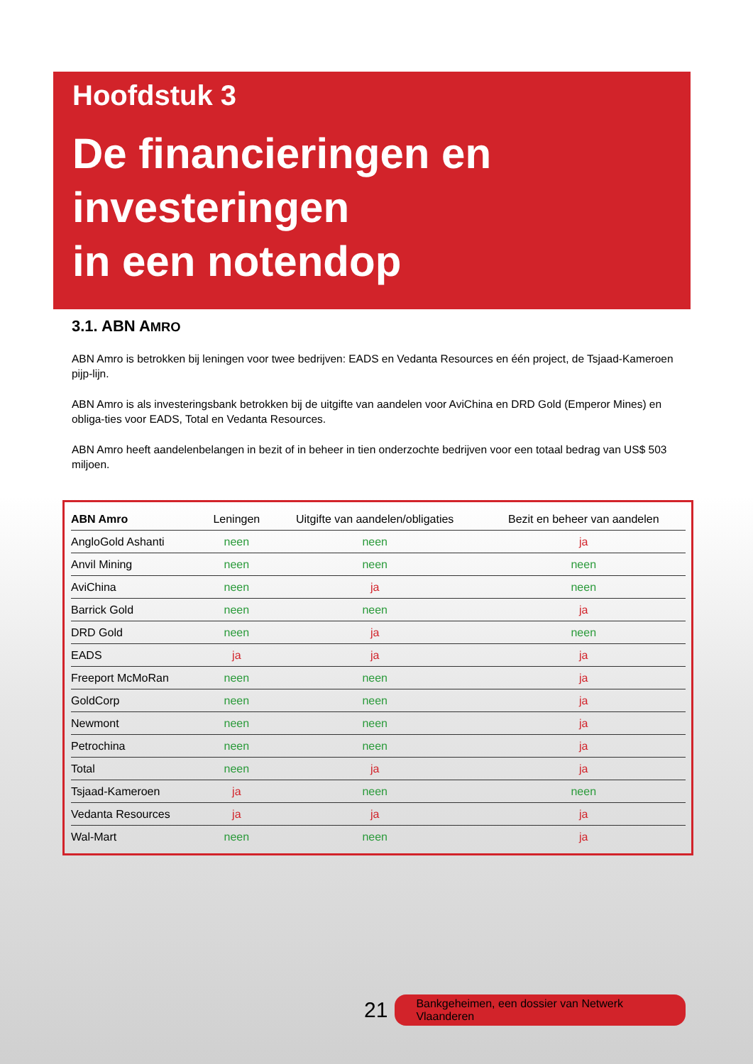Hoofdstuk 3
De financieringen en
investeringen
in een notendop
3.1. ABN AMRO
ABN Amro is betrokken bij leningen voor twee bedrijven: EADS en Vedanta Resources en één project, de Tsjaad-Kameroen pijp-lijn.
ABN Amro is als investeringsbank betrokken bij de uitgifte van aandelen voor AviChina en DRD Gold (Emperor Mines) en obliga-ties voor EADS, Total en Vedanta Resources.
ABN Amro heeft aandelenbelangen in bezit of in beheer in tien onderzochte bedrijven voor een totaal bedrag van US$ 503 miljoen.
| ABN Amro | Leningen | Uitgifte van aandelen/obligaties | Bezit en beheer van aandelen |
| --- | --- | --- | --- |
| AngloGold Ashanti | neen | neen | ja |
| Anvil Mining | neen | neen | neen |
| AviChina | neen | ja | neen |
| Barrick Gold | neen | neen | ja |
| DRD Gold | neen | ja | neen |
| EADS | ja | ja | ja |
| Freeport McMoRan | neen | neen | ja |
| GoldCorp | neen | neen | ja |
| Newmont | neen | neen | ja |
| Petrochina | neen | neen | ja |
| Total | neen | ja | ja |
| Tsjaad-Kameroen | ja | neen | neen |
| Vedanta Resources | ja | ja | ja |
| Wal-Mart | neen | neen | ja |
21 Bankgeheimen, een dossier van Netwerk Vlaanderen